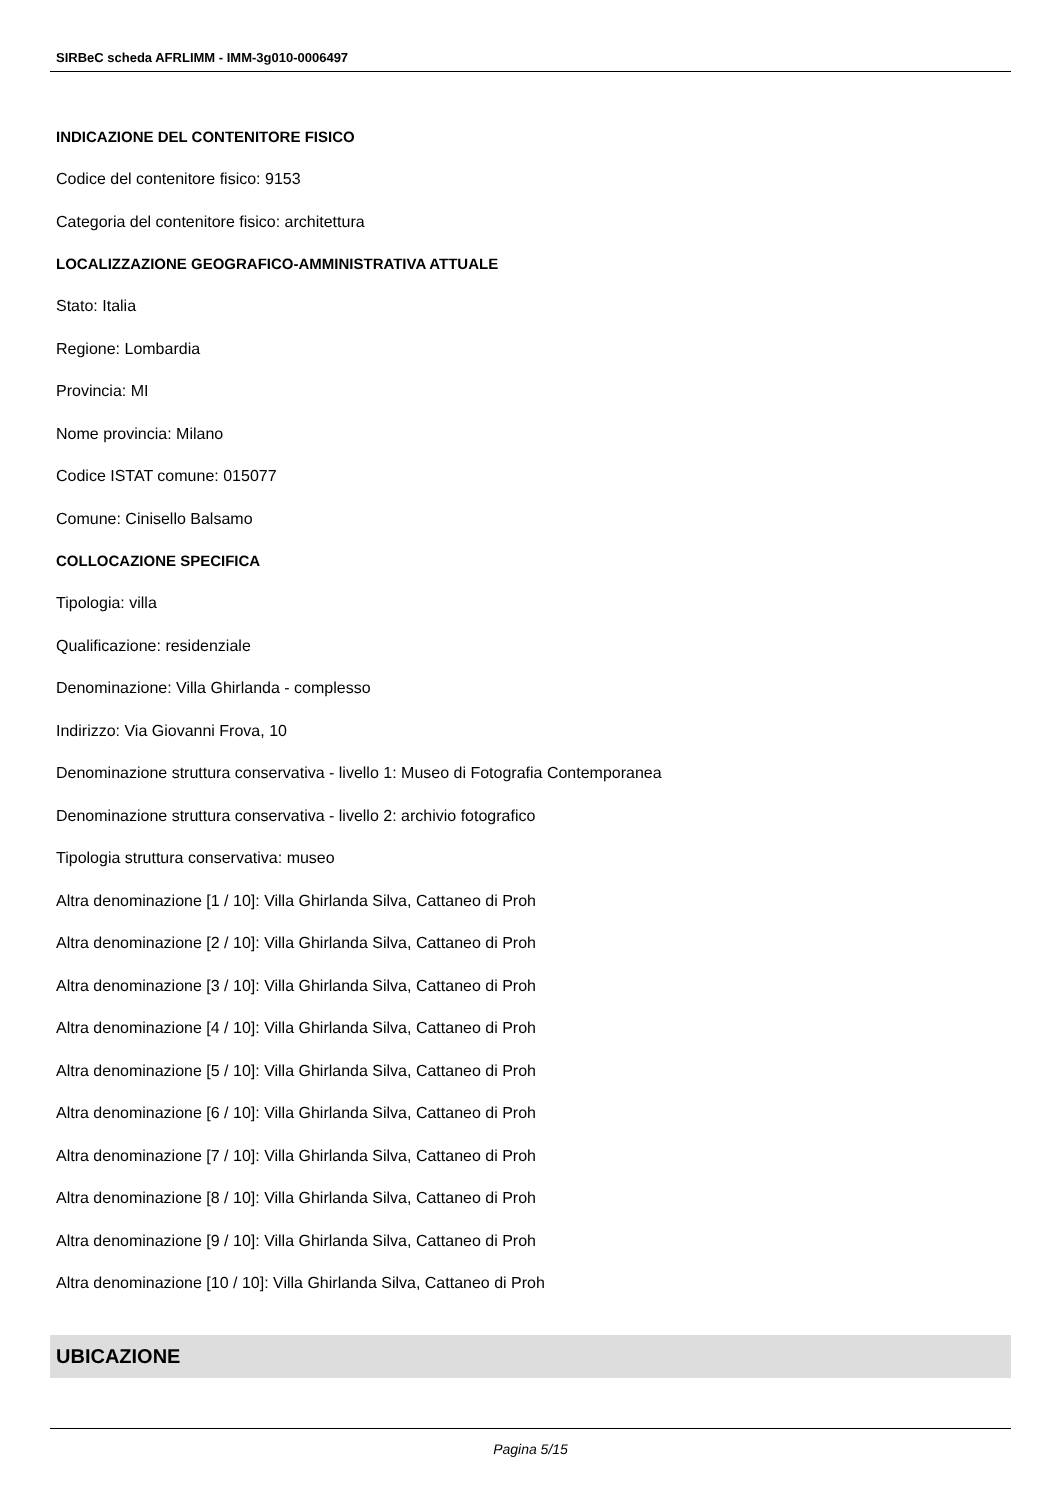SIRBeC scheda AFRLIMM - IMM-3g010-0006497
INDICAZIONE DEL CONTENITORE FISICO
Codice del contenitore fisico: 9153
Categoria del contenitore fisico: architettura
LOCALIZZAZIONE GEOGRAFICO-AMMINISTRATIVA ATTUALE
Stato: Italia
Regione: Lombardia
Provincia: MI
Nome provincia: Milano
Codice ISTAT comune: 015077
Comune: Cinisello Balsamo
COLLOCAZIONE SPECIFICA
Tipologia: villa
Qualificazione: residenziale
Denominazione: Villa Ghirlanda - complesso
Indirizzo: Via Giovanni Frova, 10
Denominazione struttura conservativa - livello 1: Museo di Fotografia Contemporanea
Denominazione struttura conservativa - livello 2: archivio fotografico
Tipologia struttura conservativa: museo
Altra denominazione [1 / 10]: Villa Ghirlanda Silva, Cattaneo di Proh
Altra denominazione [2 / 10]: Villa Ghirlanda Silva, Cattaneo di Proh
Altra denominazione [3 / 10]: Villa Ghirlanda Silva, Cattaneo di Proh
Altra denominazione [4 / 10]: Villa Ghirlanda Silva, Cattaneo di Proh
Altra denominazione [5 / 10]: Villa Ghirlanda Silva, Cattaneo di Proh
Altra denominazione [6 / 10]: Villa Ghirlanda Silva, Cattaneo di Proh
Altra denominazione [7 / 10]: Villa Ghirlanda Silva, Cattaneo di Proh
Altra denominazione [8 / 10]: Villa Ghirlanda Silva, Cattaneo di Proh
Altra denominazione [9 / 10]: Villa Ghirlanda Silva, Cattaneo di Proh
Altra denominazione [10 / 10]: Villa Ghirlanda Silva, Cattaneo di Proh
UBICAZIONE
Pagina 5/15